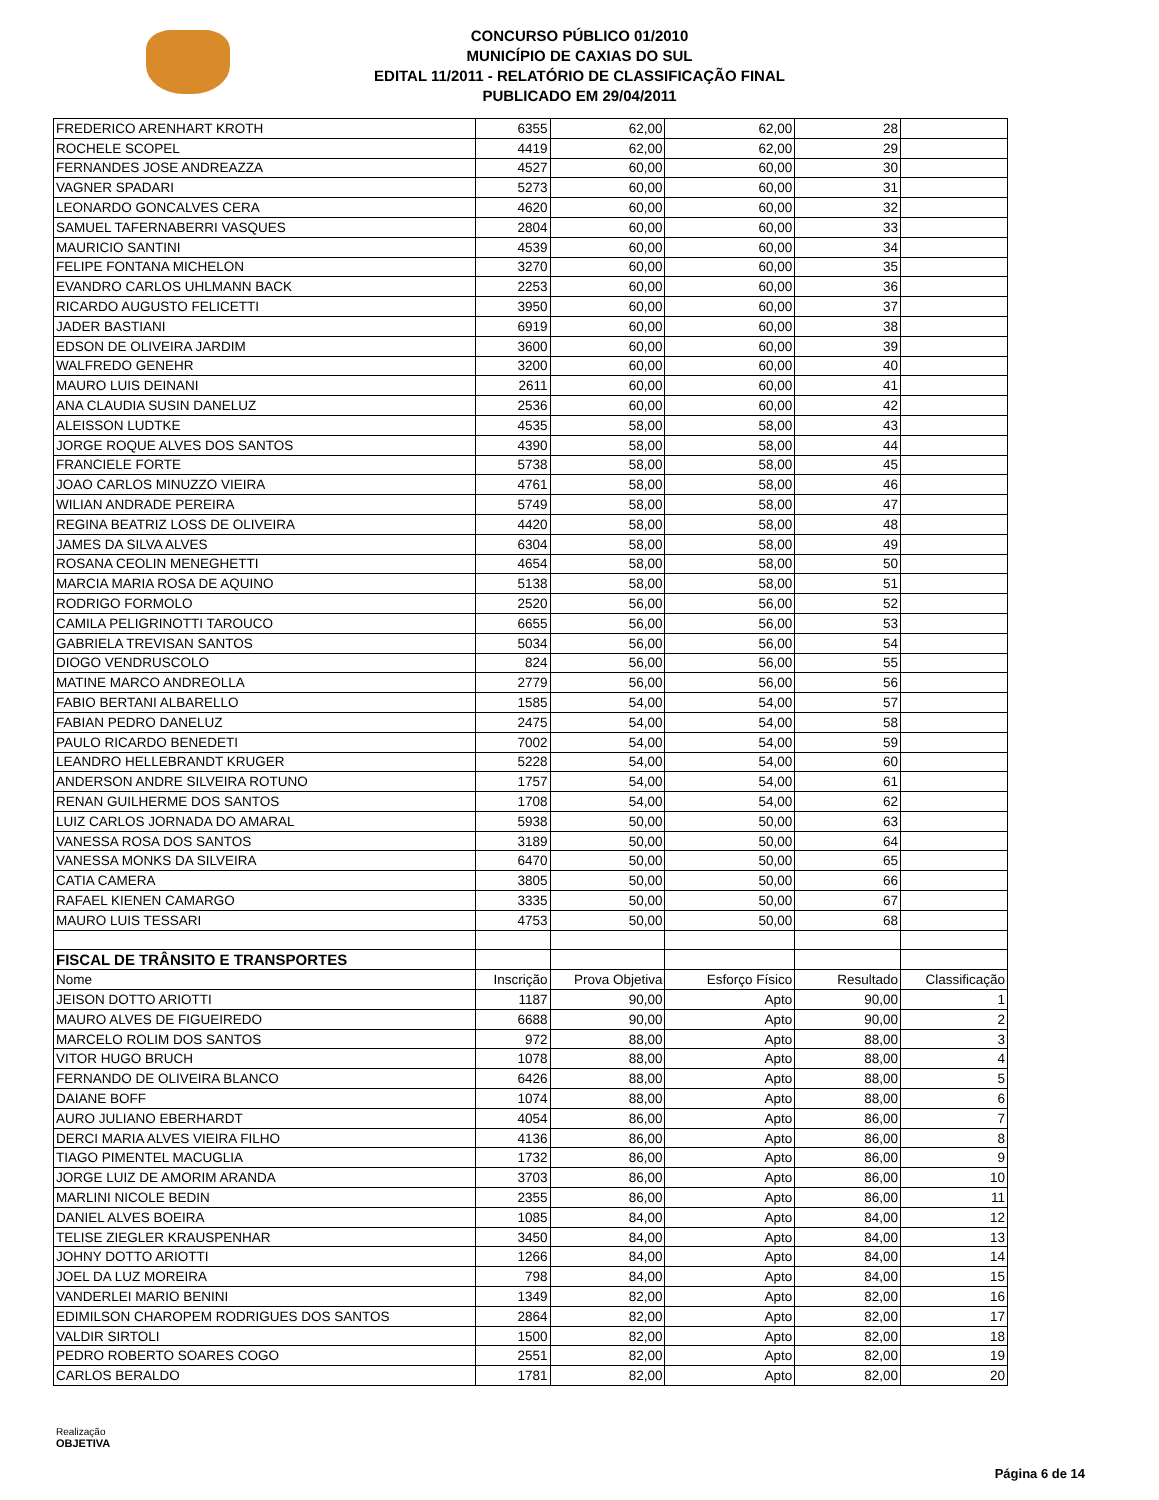CONCURSO PÚBLICO 01/2010
MUNICÍPIO DE CAXIAS DO SUL
EDITAL 11/2011 - RELATÓRIO DE CLASSIFICAÇÃO FINAL
PUBLICADO EM 29/04/2011
| FREDERICO ARENHART KROTH | 6355 | 62,00 | 62,00 | 28 | |
| ROCHELE SCOPEL | 4419 | 62,00 | 62,00 | 29 | |
| FERNANDES JOSE ANDREAZZA | 4527 | 60,00 | 60,00 | 30 | |
| VAGNER SPADARI | 5273 | 60,00 | 60,00 | 31 | |
| LEONARDO GONCALVES CERA | 4620 | 60,00 | 60,00 | 32 | |
| SAMUEL TAFERNABERRI VASQUES | 2804 | 60,00 | 60,00 | 33 | |
| MAURICIO SANTINI | 4539 | 60,00 | 60,00 | 34 | |
| FELIPE FONTANA MICHELON | 3270 | 60,00 | 60,00 | 35 | |
| EVANDRO CARLOS UHLMANN BACK | 2253 | 60,00 | 60,00 | 36 | |
| RICARDO AUGUSTO FELICETTI | 3950 | 60,00 | 60,00 | 37 | |
| JADER BASTIANI | 6919 | 60,00 | 60,00 | 38 | |
| EDSON DE OLIVEIRA JARDIM | 3600 | 60,00 | 60,00 | 39 | |
| WALFREDO GENEHR | 3200 | 60,00 | 60,00 | 40 | |
| MAURO LUIS DEINANI | 2611 | 60,00 | 60,00 | 41 | |
| ANA CLAUDIA SUSIN DANELUZ | 2536 | 60,00 | 60,00 | 42 | |
| ALEISSON LUDTKE | 4535 | 58,00 | 58,00 | 43 | |
| JORGE ROQUE ALVES DOS SANTOS | 4390 | 58,00 | 58,00 | 44 | |
| FRANCIELE FORTE | 5738 | 58,00 | 58,00 | 45 | |
| JOAO CARLOS MINUZZO VIEIRA | 4761 | 58,00 | 58,00 | 46 | |
| WILIAN ANDRADE PEREIRA | 5749 | 58,00 | 58,00 | 47 | |
| REGINA BEATRIZ LOSS DE OLIVEIRA | 4420 | 58,00 | 58,00 | 48 | |
| JAMES DA SILVA ALVES | 6304 | 58,00 | 58,00 | 49 | |
| ROSANA CEOLIN MENEGHETTI | 4654 | 58,00 | 58,00 | 50 | |
| MARCIA MARIA ROSA DE AQUINO | 5138 | 58,00 | 58,00 | 51 | |
| RODRIGO FORMOLO | 2520 | 56,00 | 56,00 | 52 | |
| CAMILA PELIGRINOTTI TAROUCO | 6655 | 56,00 | 56,00 | 53 | |
| GABRIELA TREVISAN SANTOS | 5034 | 56,00 | 56,00 | 54 | |
| DIOGO VENDRUSCOLO | 824 | 56,00 | 56,00 | 55 | |
| MATINE MARCO ANDREOLLA | 2779 | 56,00 | 56,00 | 56 | |
| FABIO BERTANI ALBARELLO | 1585 | 54,00 | 54,00 | 57 | |
| FABIAN PEDRO DANELUZ | 2475 | 54,00 | 54,00 | 58 | |
| PAULO RICARDO BENEDETI | 7002 | 54,00 | 54,00 | 59 | |
| LEANDRO HELLEBRANDT KRUGER | 5228 | 54,00 | 54,00 | 60 | |
| ANDERSON ANDRE SILVEIRA ROTUNO | 1757 | 54,00 | 54,00 | 61 | |
| RENAN GUILHERME DOS SANTOS | 1708 | 54,00 | 54,00 | 62 | |
| LUIZ CARLOS JORNADA DO AMARAL | 5938 | 50,00 | 50,00 | 63 | |
| VANESSA ROSA DOS SANTOS | 3189 | 50,00 | 50,00 | 64 | |
| VANESSA MONKS DA SILVEIRA | 6470 | 50,00 | 50,00 | 65 | |
| CATIA CAMERA | 3805 | 50,00 | 50,00 | 66 | |
| RAFAEL KIENEN CAMARGO | 3335 | 50,00 | 50,00 | 67 | |
| MAURO LUIS TESSARI | 4753 | 50,00 | 50,00 | 68 | |
| FISCAL DE TRÂNSITO E TRANSPORTES | | | | | |
| Nome | Inscrição | Prova Objetiva | Esforço Físico | Resultado | Classificação |
| JEISON DOTTO ARIOTTI | 1187 | 90,00 | Apto | 90,00 | 1 |
| MAURO ALVES DE FIGUEIREDO | 6688 | 90,00 | Apto | 90,00 | 2 |
| MARCELO ROLIM DOS SANTOS | 972 | 88,00 | Apto | 88,00 | 3 |
| VITOR HUGO BRUCH | 1078 | 88,00 | Apto | 88,00 | 4 |
| FERNANDO DE OLIVEIRA BLANCO | 6426 | 88,00 | Apto | 88,00 | 5 |
| DAIANE BOFF | 1074 | 88,00 | Apto | 88,00 | 6 |
| AURO JULIANO EBERHARDT | 4054 | 86,00 | Apto | 86,00 | 7 |
| DERCI MARIA ALVES VIEIRA FILHO | 4136 | 86,00 | Apto | 86,00 | 8 |
| TIAGO PIMENTEL MACUGLIA | 1732 | 86,00 | Apto | 86,00 | 9 |
| JORGE LUIZ DE AMORIM ARANDA | 3703 | 86,00 | Apto | 86,00 | 10 |
| MARLINI NICOLE BEDIN | 2355 | 86,00 | Apto | 86,00 | 11 |
| DANIEL ALVES BOEIRA | 1085 | 84,00 | Apto | 84,00 | 12 |
| TELISE ZIEGLER KRAUSPENHAR | 3450 | 84,00 | Apto | 84,00 | 13 |
| JOHNY DOTTO ARIOTTI | 1266 | 84,00 | Apto | 84,00 | 14 |
| JOEL DA LUZ MOREIRA | 798 | 84,00 | Apto | 84,00 | 15 |
| VANDERLEI MARIO BENINI | 1349 | 82,00 | Apto | 82,00 | 16 |
| EDIMILSON CHAROPEM RODRIGUES DOS SANTOS | 2864 | 82,00 | Apto | 82,00 | 17 |
| VALDIR SIRTOLI | 1500 | 82,00 | Apto | 82,00 | 18 |
| PEDRO ROBERTO SOARES COGO | 2551 | 82,00 | Apto | 82,00 | 19 |
| CARLOS BERALDO | 1781 | 82,00 | Apto | 82,00 | 20 |
Realização
OBJETIVA
Página 6 de 14